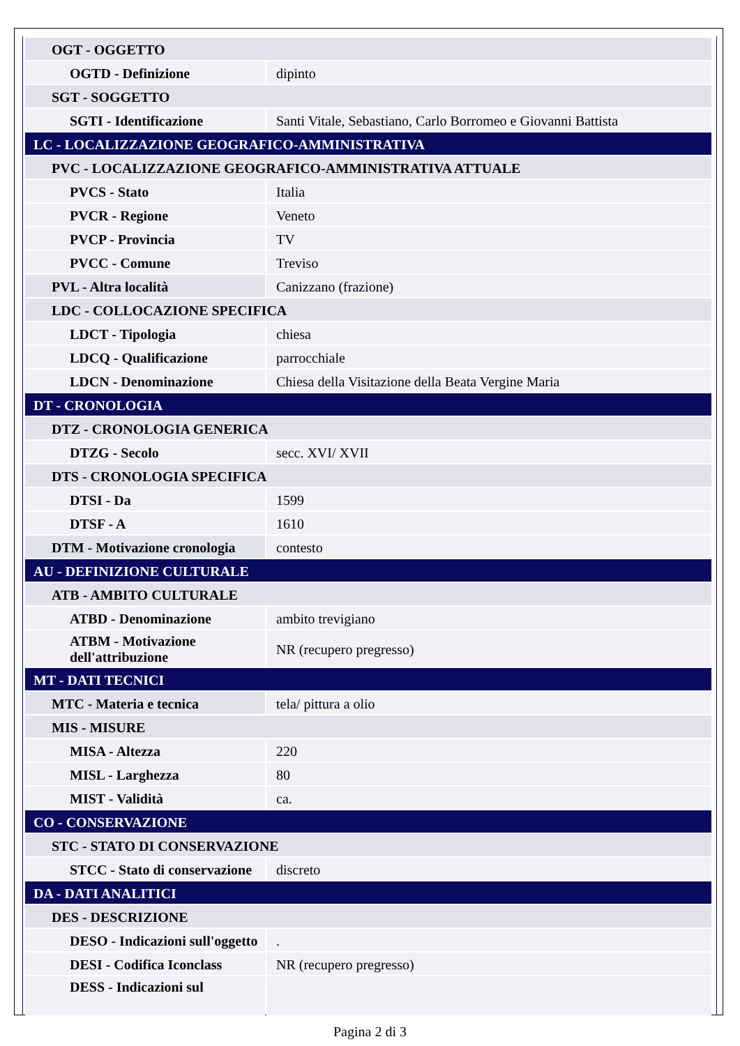| OGT - OGGETTO | |
| OGTD - Definizione | dipinto |
| SGT - SOGGETTO | |
| SGTI - Identificazione | Santi Vitale, Sebastiano, Carlo Borromeo e Giovanni Battista |
| LC - LOCALIZZAZIONE GEOGRAFICO-AMMINISTRATIVA | |
| PVC - LOCALIZZAZIONE GEOGRAFICO-AMMINISTRATIVA ATTUALE | |
| PVCS - Stato | Italia |
| PVCR - Regione | Veneto |
| PVCP - Provincia | TV |
| PVCC - Comune | Treviso |
| PVL - Altra località | Canizzano (frazione) |
| LDC - COLLOCAZIONE SPECIFICA | |
| LDCT - Tipologia | chiesa |
| LDCQ - Qualificazione | parrocchiale |
| LDCN - Denominazione | Chiesa della Visitazione della Beata Vergine Maria |
| DT - CRONOLOGIA | |
| DTZ - CRONOLOGIA GENERICA | |
| DTZG - Secolo | secc. XVI/ XVII |
| DTS - CRONOLOGIA SPECIFICA | |
| DTSI - Da | 1599 |
| DTSF - A | 1610 |
| DTM - Motivazione cronologia | contesto |
| AU - DEFINIZIONE CULTURALE | |
| ATB - AMBITO CULTURALE | |
| ATBD - Denominazione | ambito trevigiano |
| ATBM - Motivazione dell'attribuzione | NR (recupero pregresso) |
| MT - DATI TECNICI | |
| MTC - Materia e tecnica | tela/ pittura a olio |
| MIS - MISURE | |
| MISA - Altezza | 220 |
| MISL - Larghezza | 80 |
| MIST - Validità | ca. |
| CO - CONSERVAZIONE | |
| STC - STATO DI CONSERVAZIONE | |
| STCC - Stato di conservazione | discreto |
| DA - DATI ANALITICI | |
| DES - DESCRIZIONE | |
| DESO - Indicazioni sull'oggetto | . |
| DESI - Codifica Iconclass | NR (recupero pregresso) |
| DESS - Indicazioni sul | |
Pagina 2 di 3